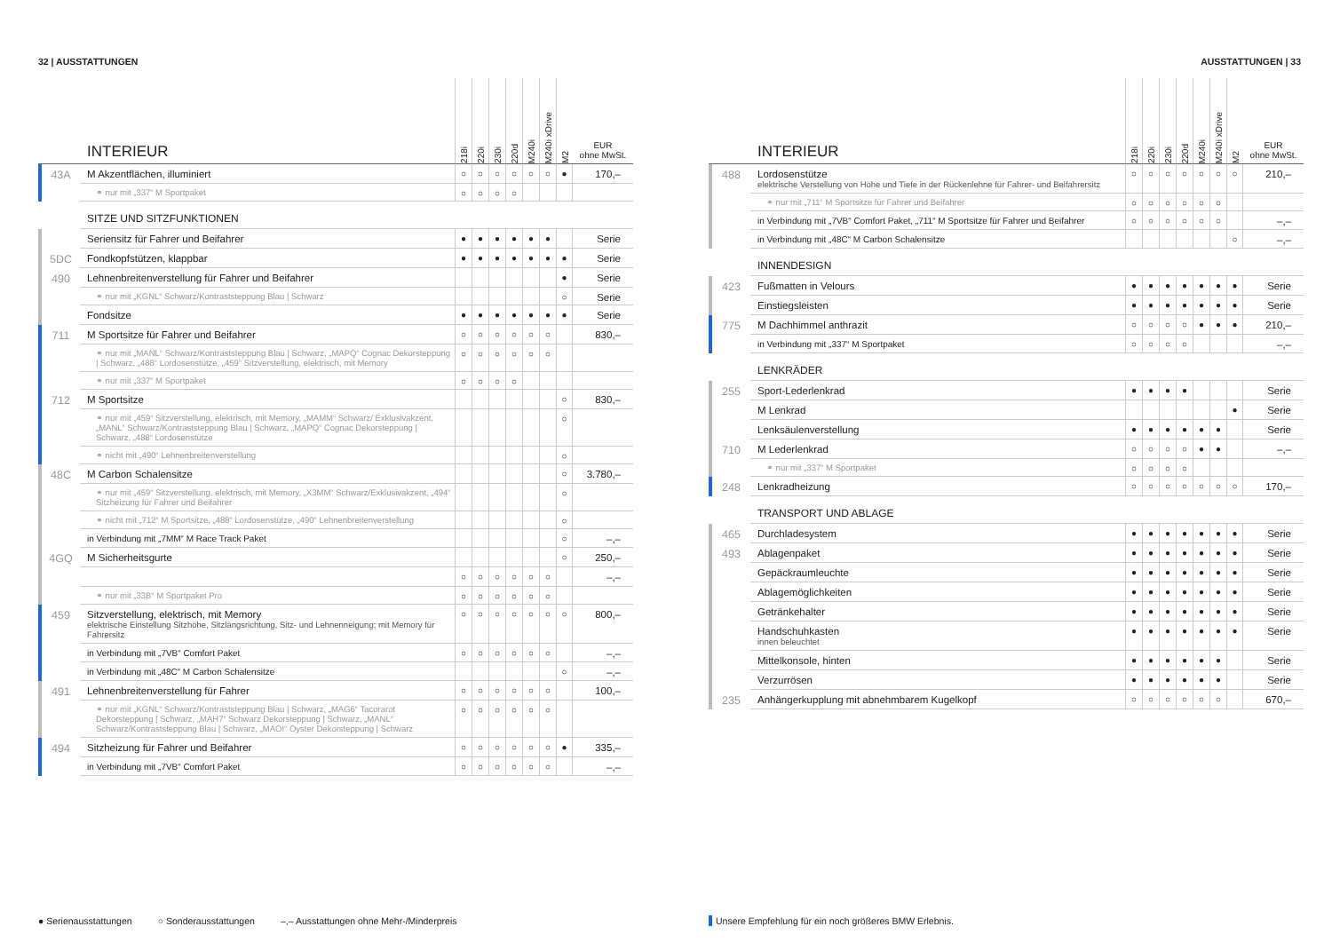32 | AUSSTATTUNGEN
| | INTERIEUR | 218i | 220i | 230i | 220d | M240i | M240i xDrive | M2 | EUR ohne MwSt. |
| --- | --- | --- | --- | --- | --- | --- | --- | --- | --- |
| 43A | M Akzentflächen, illuminiert | ○ | ○ | ○ | ○ | ○ | ○ | ● | 170,– |
| | ⚭ nur mit „337“ M Sportpaket | ○ | ○ | ○ | ○ | | | | |
| | SITZE UND SITZFUNKTIONEN | | | | | | | | |
| | Seriensitz für Fahrer und Beifahrer | ● | ● | ● | ● | ● | ● | | Serie |
| 5DC | Fondkopfstützen, klappbar | ● | ● | ● | ● | ● | ● | ● | Serie |
| 490 | Lehnenbreitenverstellung für Fahrer und Beifahrer | | | | | | | ● | Serie |
| | ⚭ nur mit „KGNL“ Schwarz/Kontraststeppung Blau / Schwarz | | | | | | | ○ | Serie |
| | Fondsitze | ● | ● | ● | ● | ● | ● | ● | Serie |
| 711 | M Sportsitze für Fahrer und Beifahrer | ○ | ○ | ○ | ○ | ○ | ○ | | 830,– |
| | ⚭ nur mit „MANL“ Schwarz/Kontraststeppung Blau / Schwarz, „MAPQ“ Cognac Dekorsteppung / Schwarz, „488“ Lordosenstütze, „459“ Sitzverstellung, elektrisch, mit Memory | ○ | ○ | ○ | ○ | ○ | ○ | | |
| | ⚭ nur mit „337“ M Sportpaket | ○ | ○ | ○ | ○ | | | | |
| 712 | M Sportsitze | | | | | | | ○ | 830,– |
| | ⚭ nur mit „459“ Sitzverstellung, elektrisch, mit Memory, „MAMM“ Schwarz/ Exklusivakzent, „MANL“ Schwarz/Kontraststeppung Blau / Schwarz, „MAPQ“ Cognac Dekorsteppung / Schwarz, „488“ Lordosenstütze | | | | | | | ○ | |
| | ⚭ nicht mit „490“ Lehnenbreitenverstellung | | | | | | | ○ | |
| 48C | M Carbon Schalensitze | | | | | | | ○ | 3.780,– |
| | ⚭ nur mit „459“ Sitzverstellung, elektrisch, mit Memory, „X3MM“ Schwarz/Exklusivakzent, „494“ Sitzheizung für Fahrer und Beifahrer | | | | | | | ○ | |
| | ⚭ nicht mit „712“ M Sportsitze, „488“ Lordosenstütze, „490“ Lehnenbreitenverstellung | | | | | | | ○ | |
| | in Verbindung mit „7MM“ M Race Track Paket | | | | | | | ○ | –,– |
| 4GQ | M Sicherheitsgurte | | | | | | | ○ | 250,– |
| | | ○ | ○ | ○ | ○ | ○ | ○ | | –,– |
| | ⚭ nur mit „33B“ M Sportpaket Pro | ○ | ○ | ○ | ○ | ○ | ○ | | |
| 459 | Sitzverstellung, elektrisch, mit Memory elektrische Einstellung Sitzhöhe, Sitzlängsrichtung, Sitz- und Lehnenneigung; mit Memory für Fahrersitz | ○ | ○ | ○ | ○ | ○ | ○ | ○ | 800,– |
| | in Verbindung mit „7VB“ Comfort Paket | ○ | ○ | ○ | ○ | ○ | ○ | | –,– |
| | in Verbindung mit „48C“ M Carbon Schalensitze | | | | | | | ○ | –,– |
| 491 | Lehnenbreitenverstellung für Fahrer | ○ | ○ | ○ | ○ | ○ | ○ | | 100,– |
| | ⚭ nur mit „KGNL“ Schwarz/Kontraststeppung Blau / Schwarz, „MAG6“ Tacorarot Dekorsteppung / Schwarz, „MAH7“ Schwarz Dekorsteppung / Schwarz, „MANL“ Schwarz/Kontraststeppung Blau / Schwarz, „MAOI“ Oyster Dekorsteppung / Schwarz | ○ | ○ | ○ | ○ | ○ | ○ | | |
| 494 | Sitzheizung für Fahrer und Beifahrer | ○ | ○ | ○ | ○ | ○ | ○ | ● | 335,– |
| | in Verbindung mit „7VB“ Comfort Paket | ○ | ○ | ○ | ○ | ○ | ○ | | –,– |
● Serienausstattungen ○ Sonderausstattungen –,– Ausstattungen ohne Mehr-/Minderpreis
AUSSTATTUNGEN | 33
| | INTERIEUR | 218i | 220i | 230i | 220d | M240i | M240i xDrive | M2 | EUR ohne MwSt. |
| --- | --- | --- | --- | --- | --- | --- | --- | --- | --- |
| 488 | Lordosenstütze elektrische Verstellung von Höhe und Tiefe in der Rückenlehne für Fahrer- und Beifahrersitz | ○ | ○ | ○ | ○ | ○ | ○ | ○ | 210,– |
| | ⚭ nur mit „711“ M Sportsitze für Fahrer und Beifahrer | ○ | ○ | ○ | ○ | ○ | ○ | | |
| | in Verbindung mit „7VB“ Comfort Paket, „711“ M Sportsitze für Fahrer und Beifahrer | ○ | ○ | ○ | ○ | ○ | ○ | | –,– |
| | in Verbindung mit „48C“ M Carbon Schalensitze | | | | | | | ○ | –,– |
| | INNENDESIGN | | | | | | | | |
| 423 | Fußmatten in Velours | ● | ● | ● | ● | ● | ● | ● | Serie |
| | Einstiegsleisten | ● | ● | ● | ● | ● | ● | ● | Serie |
| 775 | M Dachhimmel anthrazit | ○ | ○ | ○ | ○ | ● | ● | ● | 210,– |
| | in Verbindung mit „337“ M Sportpaket | ○ | ○ | ○ | ○ | | | | –,– |
| | LENKRÄDER | | | | | | | | |
| 255 | Sport-Lederlenkrad | ● | ● | ● | ● | | | | Serie |
| | M Lenkrad | | | | | | | ● | Serie |
| | Lenksäulenverstellung | ● | ● | ● | ● | ● | ● | | Serie |
| 710 | M Lederlenkrad | ○ | ○ | ○ | ○ | ● | ● | | –,– |
| | ⚭ nur mit „337“ M Sportpaket | ○ | ○ | ○ | ○ | | | | |
| 248 | Lenkradheizung | ○ | ○ | ○ | ○ | ○ | ○ | ○ | 170,– |
| | TRANSPORT UND ABLAGE | | | | | | | | |
| 465 | Durchladesystem | ● | ● | ● | ● | ● | ● | ● | Serie |
| 493 | Ablagenpaket | ● | ● | ● | ● | ● | ● | ● | Serie |
| | Gepäckraumleuchte | ● | ● | ● | ● | ● | ● | ● | Serie |
| | Ablagemöglichkeiten | ● | ● | ● | ● | ● | ● | ● | Serie |
| | Getränkehalter | ● | ● | ● | ● | ● | ● | ● | Serie |
| | Handschuhkasten innen beleuchtet | ● | ● | ● | ● | ● | ● | ● | Serie |
| | Mittelkonsole, hinten | ● | ● | ● | ● | ● | ● | | Serie |
| | Verzurrösen | ● | ● | ● | ● | ● | ● | | Serie |
| 235 | Anhängerkupplung mit abnehmbarem Kugelkopf | ○ | ○ | ○ | ○ | ○ | ○ | | 670,– |
Unsere Empfehlung für ein noch größeres BMW Erlebnis.